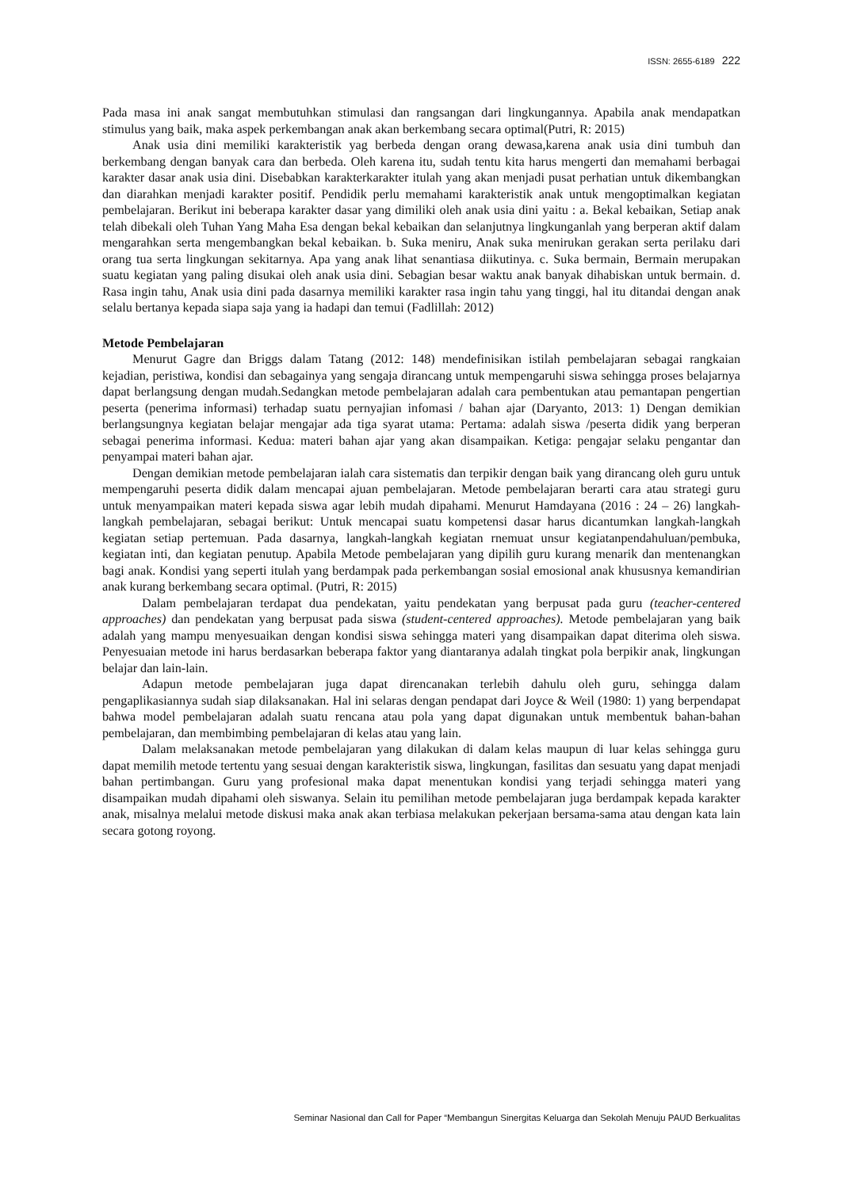ISSN: 2655-6189 222
Pada masa ini anak sangat membutuhkan stimulasi dan rangsangan dari lingkungannya. Apabila anak mendapatkan stimulus yang baik, maka aspek perkembangan anak akan berkembang secara optimal(Putri, R: 2015)
Anak usia dini memiliki karakteristik yag berbeda dengan orang dewasa,karena anak usia dini tumbuh dan berkembang dengan banyak cara dan berbeda. Oleh karena itu, sudah tentu kita harus mengerti dan memahami berbagai karakter dasar anak usia dini. Disebabkan karakterkarakter itulah yang akan menjadi pusat perhatian untuk dikembangkan dan diarahkan menjadi karakter positif. Pendidik perlu memahami karakteristik anak untuk mengoptimalkan kegiatan pembelajaran. Berikut ini beberapa karakter dasar yang dimiliki oleh anak usia dini yaitu : a. Bekal kebaikan, Setiap anak telah dibekali oleh Tuhan Yang Maha Esa dengan bekal kebaikan dan selanjutnya lingkunganlah yang berperan aktif dalam mengarahkan serta mengembangkan bekal kebaikan. b. Suka meniru, Anak suka menirukan gerakan serta perilaku dari orang tua serta lingkungan sekitarnya. Apa yang anak lihat senantiasa diikutinya. c. Suka bermain, Bermain merupakan suatu kegiatan yang paling disukai oleh anak usia dini. Sebagian besar waktu anak banyak dihabiskan untuk bermain. d. Rasa ingin tahu, Anak usia dini pada dasarnya memiliki karakter rasa ingin tahu yang tinggi, hal itu ditandai dengan anak selalu bertanya kepada siapa saja yang ia hadapi dan temui (Fadlillah: 2012)
Metode Pembelajaran
Menurut Gagre dan Briggs dalam Tatang (2012: 148) mendefinisikan istilah pembelajaran sebagai rangkaian kejadian, peristiwa, kondisi dan sebagainya yang sengaja dirancang untuk mempengaruhi siswa sehingga proses belajarnya dapat berlangsung dengan mudah.Sedangkan metode pembelajaran adalah cara pembentukan atau pemantapan pengertian peserta (penerima informasi) terhadap suatu pernyajian infomasi / bahan ajar (Daryanto, 2013: 1) Dengan demikian berlangsungnya kegiatan belajar mengajar ada tiga syarat utama: Pertama: adalah siswa /peserta didik yang berperan sebagai penerima informasi. Kedua: materi bahan ajar yang akan disampaikan. Ketiga: pengajar selaku pengantar dan penyampai materi bahan ajar.
Dengan demikian metode pembelajaran ialah cara sistematis dan terpikir dengan baik yang dirancang oleh guru untuk mempengaruhi peserta didik dalam mencapai ajuan pembelajaran. Metode pembelajaran berarti cara atau strategi guru untuk menyampaikan materi kepada siswa agar lebih mudah dipahami. Menurut Hamdayana (2016 : 24 – 26) langkah-langkah pembelajaran, sebagai berikut: Untuk mencapai suatu kompetensi dasar harus dicantumkan langkah-langkah kegiatan setiap pertemuan. Pada dasarnya, langkah-langkah kegiatan rnemuat unsur kegiatanpendahuluan/pembuka, kegiatan inti, dan kegiatan penutup. Apabila Metode pembelajaran yang dipilih guru kurang menarik dan mentenangkan bagi anak. Kondisi yang seperti itulah yang berdampak pada perkembangan sosial emosional anak khususnya kemandirian anak kurang berkembang secara optimal. (Putri, R: 2015)
Dalam pembelajaran terdapat dua pendekatan, yaitu pendekatan yang berpusat pada guru (teacher-centered approaches) dan pendekatan yang berpusat pada siswa (student-centered approaches). Metode pembelajaran yang baik adalah yang mampu menyesuaikan dengan kondisi siswa sehingga materi yang disampaikan dapat diterima oleh siswa. Penyesuaian metode ini harus berdasarkan beberapa faktor yang diantaranya adalah tingkat pola berpikir anak, lingkungan belajar dan lain-lain.
Adapun metode pembelajaran juga dapat direncanakan terlebih dahulu oleh guru, sehingga dalam pengaplikasiannya sudah siap dilaksanakan. Hal ini selaras dengan pendapat dari Joyce & Weil (1980: 1) yang berpendapat bahwa model pembelajaran adalah suatu rencana atau pola yang dapat digunakan untuk membentuk bahan-bahan pembelajaran, dan membimbing pembelajaran di kelas atau yang lain.
Dalam melaksanakan metode pembelajaran yang dilakukan di dalam kelas maupun di luar kelas sehingga guru dapat memilih metode tertentu yang sesuai dengan karakteristik siswa, lingkungan, fasilitas dan sesuatu yang dapat menjadi bahan pertimbangan. Guru yang profesional maka dapat menentukan kondisi yang terjadi sehingga materi yang disampaikan mudah dipahami oleh siswanya. Selain itu pemilihan metode pembelajaran juga berdampak kepada karakter anak, misalnya melalui metode diskusi maka anak akan terbiasa melakukan pekerjaan bersama-sama atau dengan kata lain secara gotong royong.
Seminar Nasional dan Call for Paper “Membangun Sinergitas Keluarga dan Sekolah Menuju PAUD Berkualitas